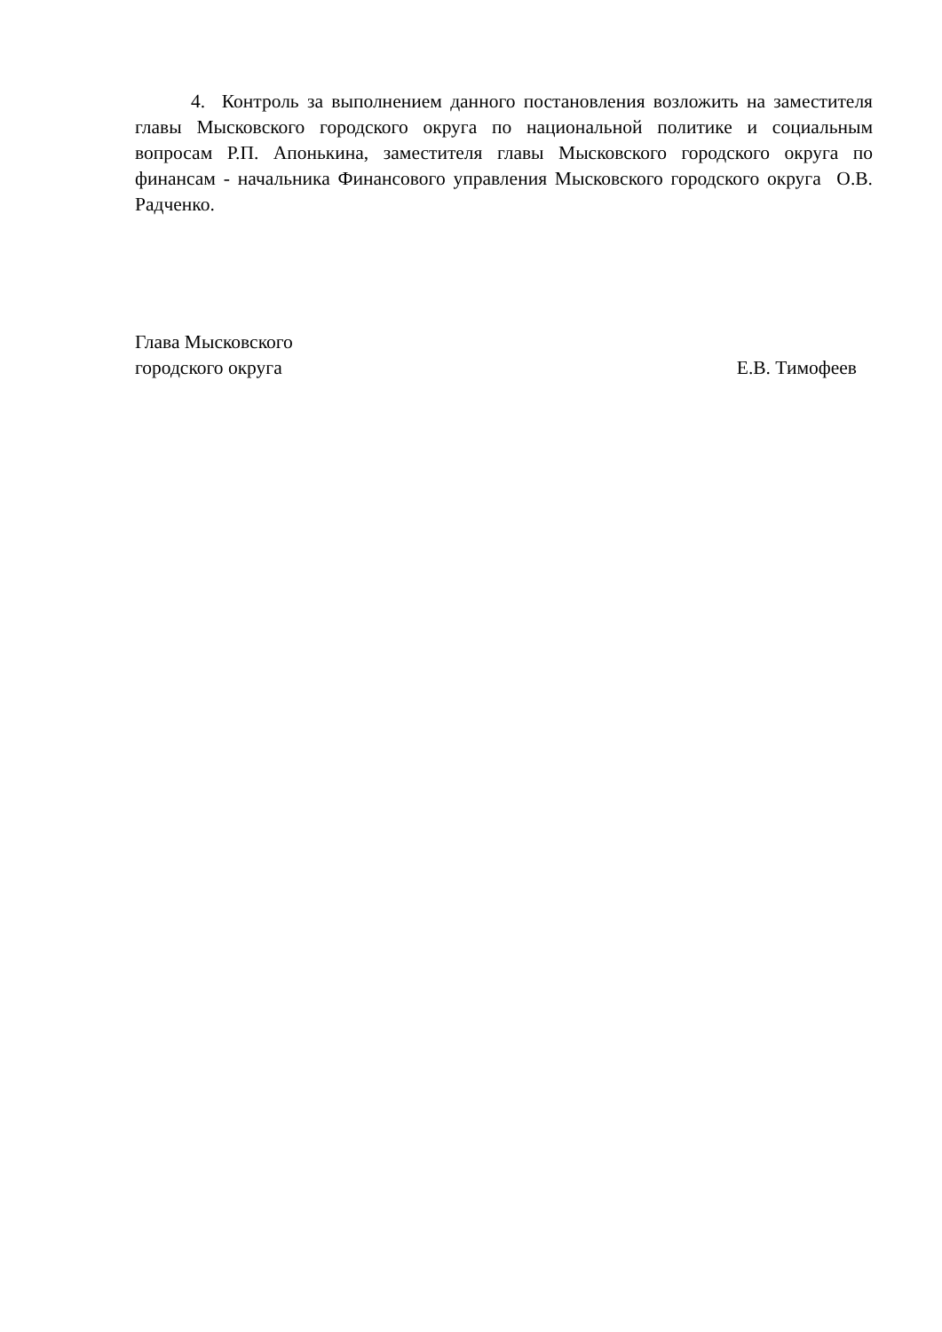4. Контроль за выполнением данного постановления возложить на заместителя главы Мысковского городского округа по национальной политике и социальным вопросам Р.П. Апонькина, заместителя главы Мысковского городского округа по финансам - начальника Финансового управления Мысковского городского округа О.В. Радченко.
Глава Мысковского
городского округа
Е.В. Тимофеев